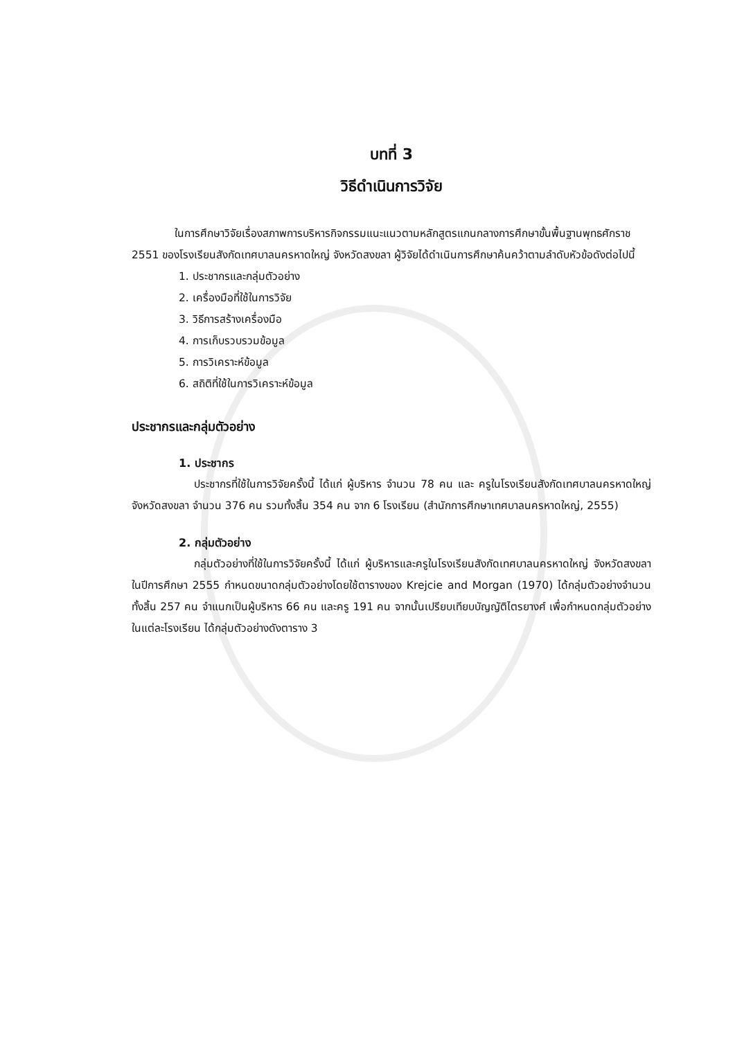บทที่ 3
วิธีดำเนินการวิจัย
ในการศึกษาวิจัยเรื่องสภาพการบริหารกิจกรรมแนะแนวตามหลักสูตรแกนกลางการศึกษาขั้นพื้นฐานพุทธศักราช 2551 ของโรงเรียนสังกัดเทศบาลนครหาดใหญ่ จังหวัดสงขลา ผู้วิจัยได้ดำเนินการศึกษาค้นคว้าตามลำดับหัวข้อดังต่อไปนี้
1. ประชากรและกลุ่มตัวอย่าง
2. เครื่องมือที่ใช้ในการวิจัย
3. วิธีการสร้างเครื่องมือ
4. การเก็บรวบรวมข้อมูล
5. การวิเคราะห์ข้อมูล
6. สถิติที่ใช้ในการวิเคราะห์ข้อมูล
ประชากรและกลุ่มตัวอย่าง
1. ประชากร
ประชากรที่ใช้ในการวิจัยครั้งนี้ ได้แก่ ผู้บริหาร จำนวน 78 คน และ ครูในโรงเรียนสังกัดเทศบาลนครหาดใหญ่ จังหวัดสงขลา จำนวน 376 คน รวมทั้งสิ้น 354 คน จาก 6 โรงเรียน (สำนักการศึกษาเทศบาลนครหาดใหญ่, 2555)
2. กลุ่มตัวอย่าง
กลุ่มตัวอย่างที่ใช้ในการวิจัยครั้งนี้ ได้แก่ ผู้บริหารและครูในโรงเรียนสังกัดเทศบาลนครหาดใหญ่ จังหวัดสงขลา ในปีการศึกษา 2555 กำหนดขนาดกลุ่มตัวอย่างโดยใช้ตารางของ Krejcie and Morgan (1970) ได้กลุ่มตัวอย่างจำนวนทั้งสิ้น 257 คน จำแนกเป็นผู้บริหาร 66 คน และครู 191 คน จากนั้นเปรียบเทียบบัญญัติไตรยางศ์ เพื่อกำหนดกลุ่มตัวอย่างในแต่ละโรงเรียน ได้กลุ่มตัวอย่างดังตาราง 3